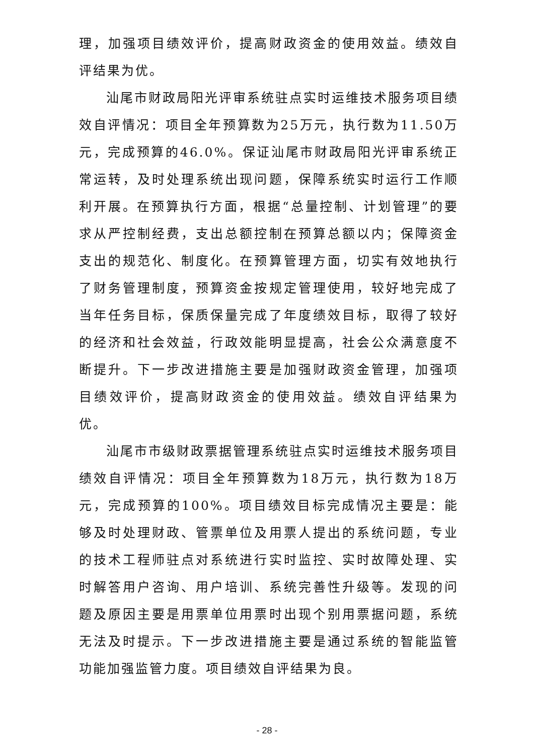理，加强项目绩效评价，提高财政资金的使用效益。绩效自评结果为优。
汕尾市财政局阳光评审系统驻点实时运维技术服务项目绩效自评情况：项目全年预算数为25万元，执行数为11.50万元，完成预算的46.0%。保证汕尾市财政局阳光评审系统正常运转，及时处理系统出现问题，保障系统实时运行工作顺利开展。在预算执行方面，根据“总量控制、计划管理”的要求从严控制经费，支出总额控制在预算总额以内；保障资金支出的规范化、制度化。在预算管理方面，切实有效地执行了财务管理制度，预算资金按规定管理使用，较好地完成了当年任务目标，保质保量完成了年度绩效目标，取得了较好的经济和社会效益，行政效能明显提高，社会公众满意度不断提升。下一步改进措施主要是加强财政资金管理，加强项目绩效评价，提高财政资金的使用效益。绩效自评结果为优。
汕尾市市级财政票据管理系统驻点实时运维技术服务项目绩效自评情况：项目全年预算数为18万元，执行数为18万元，完成预算的100%。项目绩效目标完成情况主要是：能够及时处理财政、管票单位及用票人提出的系统问题，专业的技术工程师驻点对系统进行实时监控、实时故障处理、实时解答用户咨询、用户培训、系统完善性升级等。发现的问题及原因主要是用票单位用票时出现个别用票据问题，系统无法及时提示。下一步改进措施主要是通过系统的智能监管功能加强监管力度。项目绩效自评结果为良。
- 28 -